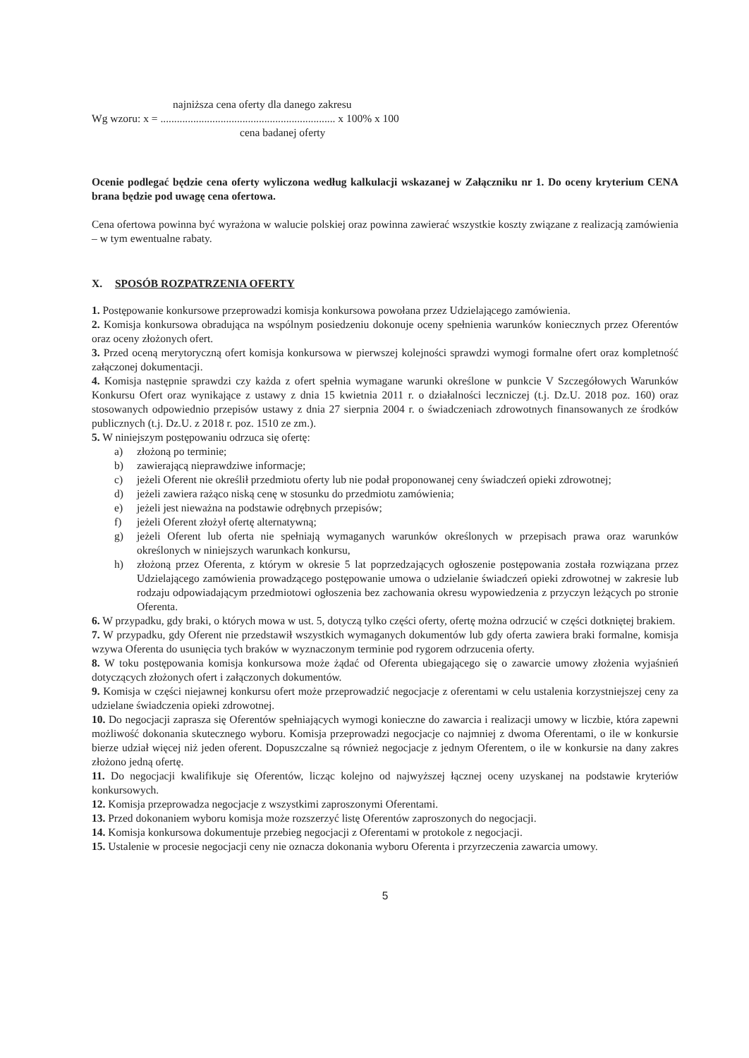najniższa cena oferty dla danego zakresu
Wg wzoru: x = ................................................................ x 100% x 100
cena badanej oferty
Ocenie podlegać będzie cena oferty wyliczona według kalkulacji wskazanej w Załączniku nr 1. Do oceny kryterium CENA brana będzie pod uwagę cena ofertowa.
Cena ofertowa powinna być wyrażona w walucie polskiej oraz powinna zawierać wszystkie koszty związane z realizacją zamówienia – w tym ewentualne rabaty.
X. SPOSÓB ROZPATRZENIA OFERTY
1. Postępowanie konkursowe przeprowadzi komisja konkursowa powołana przez Udzielającego zamówienia.
2. Komisja konkursowa obradująca na wspólnym posiedzeniu dokonuje oceny spełnienia warunków koniecznych przez Oferentów oraz oceny złożonych ofert.
3. Przed oceną merytoryczną ofert komisja konkursowa w pierwszej kolejności sprawdzi wymogi formalne ofert oraz kompletność załączonej dokumentacji.
4. Komisja następnie sprawdzi czy każda z ofert spełnia wymagane warunki określone w punkcie V Szczegółowych Warunków Konkursu Ofert oraz wynikające z ustawy z dnia 15 kwietnia 2011 r. o działalności leczniczej (t.j. Dz.U. 2018 poz. 160) oraz stosowanych odpowiednio przepisów ustawy z dnia 27 sierpnia 2004 r. o świadczeniach zdrowotnych finansowanych ze środków publicznych (t.j. Dz.U. z 2018 r. poz. 1510 ze zm.).
5. W niniejszym postępowaniu odrzuca się ofertę:
a) złożoną po terminie;
b) zawierającą nieprawdziwe informacje;
c) jeżeli Oferent nie określił przedmiotu oferty lub nie podał proponowanej ceny świadczeń opieki zdrowotnej;
d) jeżeli zawiera rażąco niską cenę w stosunku do przedmiotu zamówienia;
e) jeżeli jest nieważna na podstawie odrębnych przepisów;
f) jeżeli Oferent złożył ofertę alternatywną;
g) jeżeli Oferent lub oferta nie spełniają wymaganych warunków określonych w przepisach prawa oraz warunków określonych w niniejszych warunkach konkursu,
h) złożoną przez Oferenta, z którym w okresie 5 lat poprzedzających ogłoszenie postępowania została rozwiązana przez Udzielającego zamówienia prowadzącego postępowanie umowa o udzielanie świadczeń opieki zdrowotnej w zakresie lub rodzaju odpowiadającym przedmiotowi ogłoszenia bez zachowania okresu wypowiedzenia z przyczyn leżących po stronie Oferenta.
6. W przypadku, gdy braki, o których mowa w ust. 5, dotyczą tylko części oferty, ofertę można odrzucić w części dotkniętej brakiem.
7. W przypadku, gdy Oferent nie przedstawił wszystkich wymaganych dokumentów lub gdy oferta zawiera braki formalne, komisja wzywa Oferenta do usunięcia tych braków w wyznaczonym terminie pod rygorem odrzucenia oferty.
8. W toku postępowania komisja konkursowa może żądać od Oferenta ubiegającego się o zawarcie umowy złożenia wyjaśnień dotyczących złożonych ofert i załączonych dokumentów.
9. Komisja w części niejawnej konkursu ofert może przeprowadzić negocjacje z oferentami w celu ustalenia korzystniejszej ceny za udzielane świadczenia opieki zdrowotnej.
10. Do negocjacji zaprasza się Oferentów spełniających wymogi konieczne do zawarcia i realizacji umowy w liczbie, która zapewni możliwość dokonania skutecznego wyboru. Komisja przeprowadzi negocjacje co najmniej z dwoma Oferentami, o ile w konkursie bierze udział więcej niż jeden oferent. Dopuszczalne są również negocjacje z jednym Oferentem, o ile w konkursie na dany zakres złożono jedną ofertę.
11. Do negocjacji kwalifikuje się Oferentów, licząc kolejno od najwyższej łącznej oceny uzyskanej na podstawie kryteriów konkursowych.
12. Komisja przeprowadza negocjacje z wszystkimi zaproszonymi Oferentami.
13. Przed dokonaniem wyboru komisja może rozszerzyć listę Oferentów zaproszonych do negocjacji.
14. Komisja konkursowa dokumentuje przebieg negocjacji z Oferentami w protokole z negocjacji.
15. Ustalenie w procesie negocjacji ceny nie oznacza dokonania wyboru Oferenta i przyrzeczenia zawarcia umowy.
5